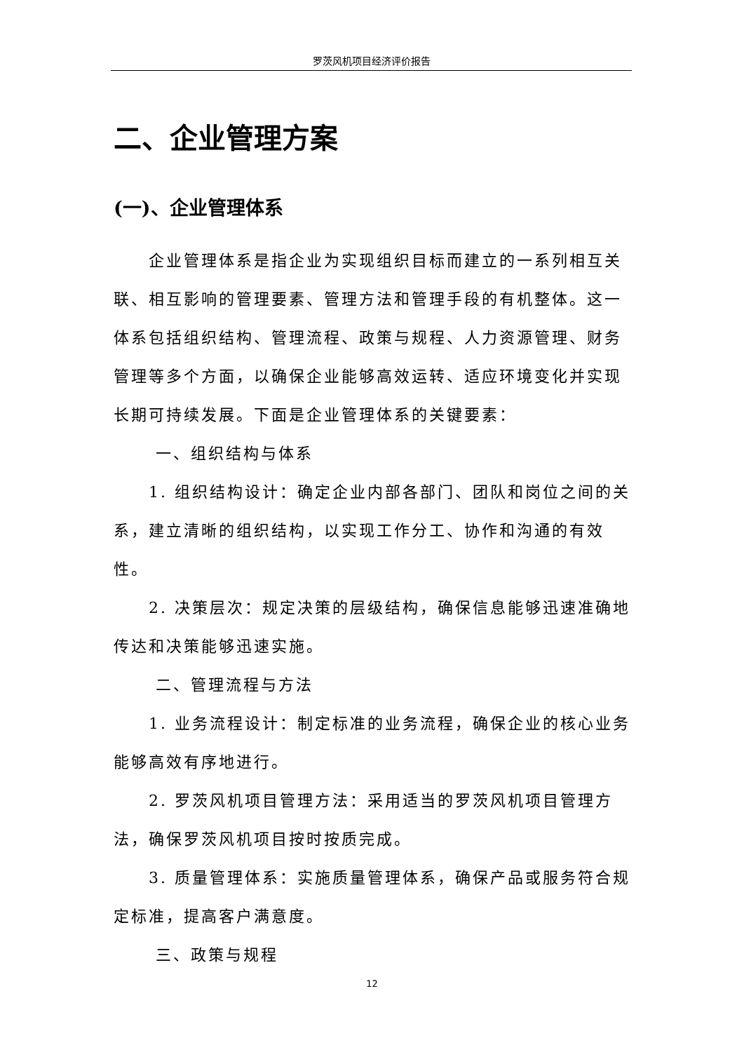罗茨风机项目经济评价报告
二、企业管理方案
(一)、企业管理体系
企业管理体系是指企业为实现组织目标而建立的一系列相互关联、相互影响的管理要素、管理方法和管理手段的有机整体。这一体系包括组织结构、管理流程、政策与规程、人力资源管理、财务管理等多个方面，以确保企业能够高效运转、适应环境变化并实现长期可持续发展。下面是企业管理体系的关键要素：
一、组织结构与体系
1. 组织结构设计：确定企业内部各部门、团队和岗位之间的关系，建立清晰的组织结构，以实现工作分工、协作和沟通的有效性。
2. 决策层次：规定决策的层级结构，确保信息能够迅速准确地传达和决策能够迅速实施。
二、管理流程与方法
1. 业务流程设计：制定标准的业务流程，确保企业的核心业务能够高效有序地进行。
2. 罗茨风机项目管理方法：采用适当的罗茨风机项目管理方法，确保罗茨风机项目按时按质完成。
3. 质量管理体系：实施质量管理体系，确保产品或服务符合规定标准，提高客户满意度。
三、政策与规程
12